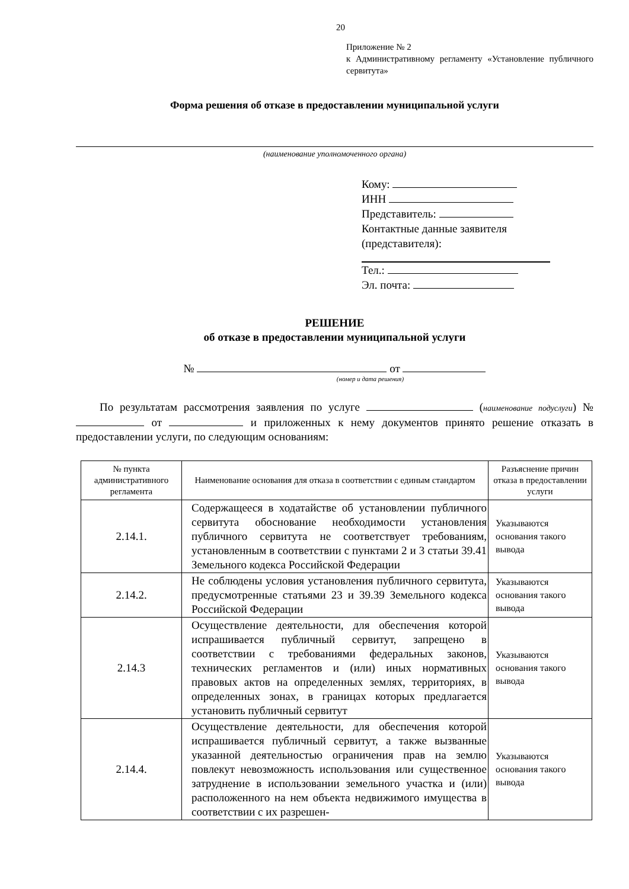20
Приложение № 2
к Административному регламенту «Установление публичного сервитута»
Форма решения об отказе в предоставлении муниципальной услуги
(наименование уполномоченного органа)
Кому:
ИНН
Представитель:
Контактные данные заявителя (представителя):
Тел.:
Эл. почта:
РЕШЕНИЕ
об отказе в предоставлении муниципальной услуги
№ от
(номер и дата решения)
По результатам рассмотрения заявления по услуге (наименование подуслуги) № от и приложенных к нему документов принято решение отказать в предоставлении услуги, по следующим основаниям:
| № пункта административного регламента | Наименование основания для отказа в соответствии с единым стандартом | Разъяснение причин отказа в предоставлении услуги |
| --- | --- | --- |
| 2.14.1. | Содержащееся в ходатайстве об установлении публичного сервитута обоснование необходимости установления публичного сервитута не соответствует требованиям, установленным в соответствии с пунктами 2 и 3 статьи 39.41 Земельного кодекса Российской Федерации | Указываются основания такого вывода |
| 2.14.2. | Не соблюдены условия установления публичного сервитута, предусмотренные статьями 23 и 39.39 Земельного кодекса Российской Федерации | Указываются основания такого вывода |
| 2.14.3 | Осуществление деятельности, для обеспечения которой испрашивается публичный сервитут, запрещено в соответствии с требованиями федеральных законов, технических регламентов и (или) иных нормативных правовых актов на определенных землях, территориях, в определенных зонах, в границах которых предлагается установить публичный сервитут | Указываются основания такого вывода |
| 2.14.4. | Осуществление деятельности, для обеспечения которой испрашивается публичный сервитут, а также вызванные указанной деятельностью ограничения прав на землю повлекут невозможность использования или существенное затруднение в использовании земельного участка и (или) расположенного на нем объекта недвижимого имущества в соответствии с их разрешен- | Указываются основания такого вывода |